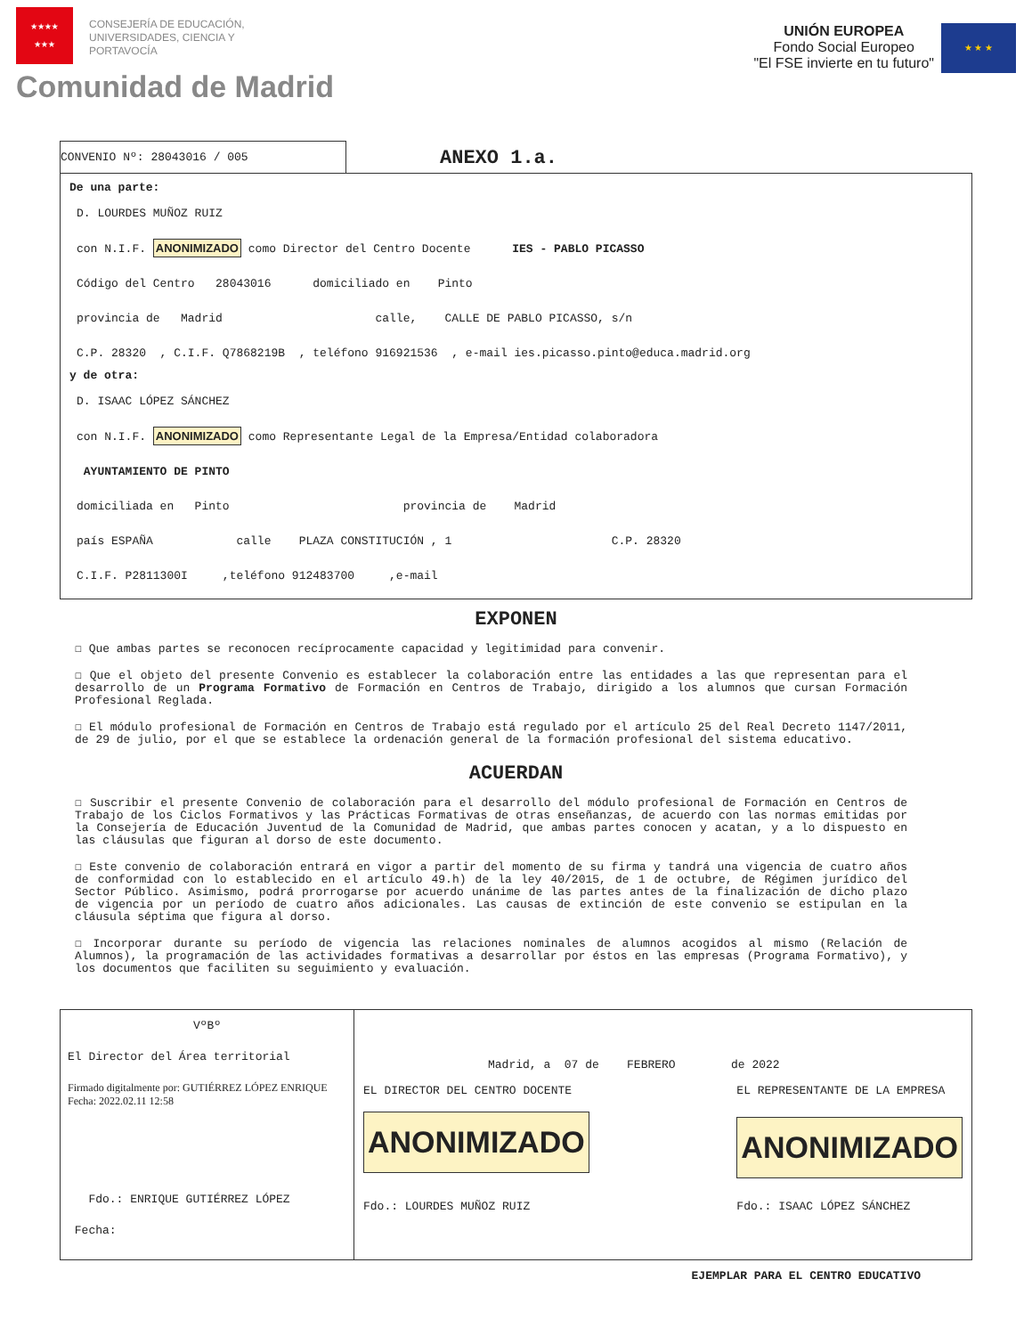★★★★
★★★
CONSEJERÍA DE EDUCACIÓN,
UNIVERSIDADES, CIENCIA Y
PORTAVOCÍA
Comunidad de Madrid
UNIÓN EUROPEA
Fondo Social Europeo
"El FSE invierte en tu futuro"
★ ★ ★
CONVENIO Nº: 28043016 / 005
ANEXO 1.a.
De una parte:
D. LOURDES MUÑOZ RUIZ
con N.I.F. ANONIMIZADO como Director del Centro Docente IES - PABLO PICASSO
Código del Centro 28043016 domiciliado en Pinto
provincia de Madrid calle, CALLE DE PABLO PICASSO, s/n
C.P. 28320 , C.I.F. Q7868219B , teléfono 916921536 , e-mail ies.picasso.pinto@educa.madrid.org
y de otra:
D. ISAAC LÓPEZ SÁNCHEZ
con N.I.F. ANONIMIZADO como Representante Legal de la Empresa/Entidad colaboradora
AYUNTAMIENTO DE PINTO
domiciliada en Pinto provincia de Madrid
país ESPAÑA calle PLAZA CONSTITUCIÓN , 1 C.P. 28320
C.I.F. P2811300I ,teléfono 912483700 ,e-mail
EXPONEN
☐ Que ambas partes se reconocen recíprocamente capacidad y legitimidad para convenir.
☐ Que el objeto del presente Convenio es establecer la colaboración entre las entidades a las que representan para el desarrollo de un Programa Formativo de Formación en Centros de Trabajo, dirigido a los alumnos que cursan Formación Profesional Reglada.
☐ El módulo profesional de Formación en Centros de Trabajo está regulado por el artículo 25 del Real Decreto 1147/2011, de 29 de julio, por el que se establece la ordenación general de la formación profesional del sistema educativo.
ACUERDAN
☐ Suscribir el presente Convenio de colaboración para el desarrollo del módulo profesional de Formación en Centros de Trabajo de los Ciclos Formativos y las Prácticas Formativas de otras enseñanzas, de acuerdo con las normas emitidas por la Consejería de Educación Juventud de la Comunidad de Madrid, que ambas partes conocen y acatan, y a lo dispuesto en las cláusulas que figuran al dorso de este documento.
☐ Este convenio de colaboración entrará en vigor a partir del momento de su firma y tandrá una vigencia de cuatro años de conformidad con lo establecido en el artículo 49.h) de la ley 40/2015, de 1 de octubre, de Régimen jurídico del Sector Público. Asimismo, podrá prorrogarse por acuerdo unánime de las partes antes de la finalización de dicho plazo de vigencia por un período de cuatro años adicionales. Las causas de extinción de este convenio se estipulan en la cláusula séptima que figura al dorso.
☐ Incorporar durante su período de vigencia las relaciones nominales de alumnos acogidos al mismo (Relación de Alumnos), la programación de las actividades formativas a desarrollar por éstos en las empresas (Programa Formativo), y los documentos que faciliten su seguimiento y evaluación.
VºBº
El Director del Área territorial
Firmado digitalmente por: GUTIÉRREZ LÓPEZ ENRIQUE
Fecha: 2022.02.11 12:58
Fdo.: ENRIQUE GUTIÉRREZ LÓPEZ
Fecha:
Madrid, a 07 de FEBRERO de 2022
EL DIRECTOR DEL CENTRO DOCENTE
ANONIMIZADO
Fdo.: LOURDES MUÑOZ RUIZ
EL REPRESENTANTE DE LA EMPRESA
ANONIMIZADO
Fdo.: ISAAC LÓPEZ SÁNCHEZ
EJEMPLAR PARA EL CENTRO EDUCATIVO